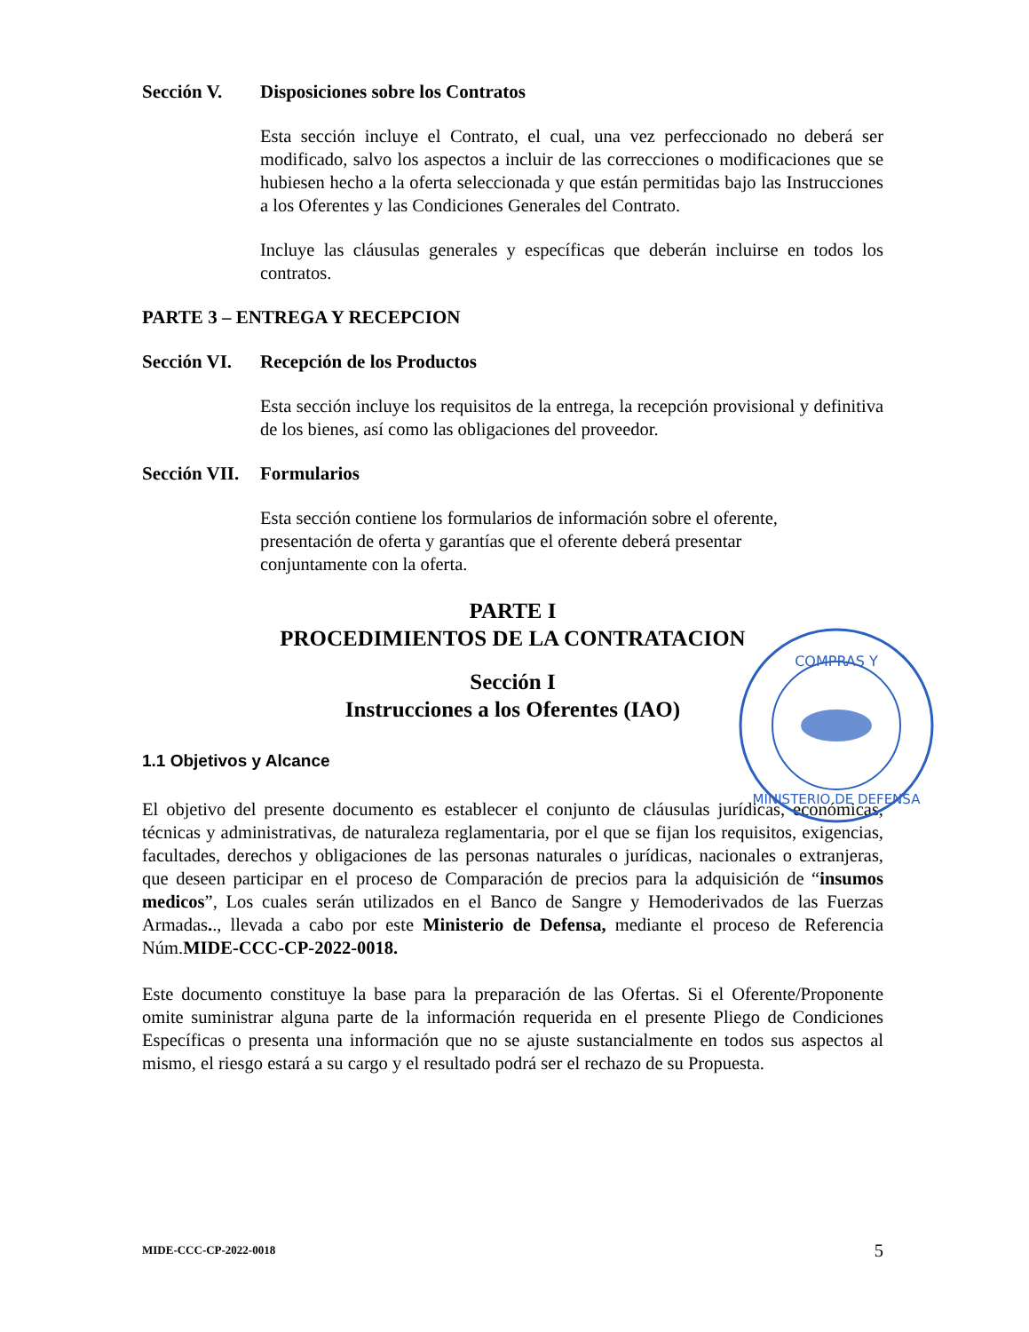Sección V. Disposiciones sobre los Contratos
Esta sección incluye el Contrato, el cual, una vez perfeccionado no deberá ser modificado, salvo los aspectos a incluir de las correcciones o modificaciones que se hubiesen hecho a la oferta seleccionada y que están permitidas bajo las Instrucciones a los Oferentes y las Condiciones Generales del Contrato.
Incluye las cláusulas generales y específicas que deberán incluirse en todos los contratos.
PARTE 3 – ENTREGA Y RECEPCION
Sección VI. Recepción de los Productos
Esta sección incluye los requisitos de la entrega, la recepción provisional y definitiva de los bienes, así como las obligaciones del proveedor.
Sección VII. Formularios
Esta sección contiene los formularios de información sobre el oferente,
presentación de oferta y garantías que el oferente deberá presentar
conjuntamente con la oferta.
PARTE I
PROCEDIMIENTOS DE LA CONTRATACION
Sección I
Instrucciones a los Oferentes (IAO)
1.1 Objetivos y Alcance
El objetivo del presente documento es establecer el conjunto de cláusulas jurídicas, económicas, técnicas y administrativas, de naturaleza reglamentaria, por el que se fijan los requisitos, exigencias, facultades, derechos y obligaciones de las personas naturales o jurídicas, nacionales o extranjeras, que deseen participar en el proceso de Comparación de precios para la adquisición de “insumos medicos”, Los cuales serán utilizados en el Banco de Sangre y Hemoderivados de las Fuerzas Armadas.., llevada a cabo por este Ministerio de Defensa, mediante el proceso de Referencia Núm.MIDE-CCC-CP-2022-0018.
Este documento constituye la base para la preparación de las Ofertas. Si el Oferente/Proponente omite suministrar alguna parte de la información requerida en el presente Pliego de Condiciones Específicas o presenta una información que no se ajuste sustancialmente en todos sus aspectos al mismo, el riesgo estará a su cargo y el resultado podrá ser el rechazo de su Propuesta.
COMPRAS Y
MINISTERIO DE DEFENSA
MIDE-CCC-CP-2022-0018 5